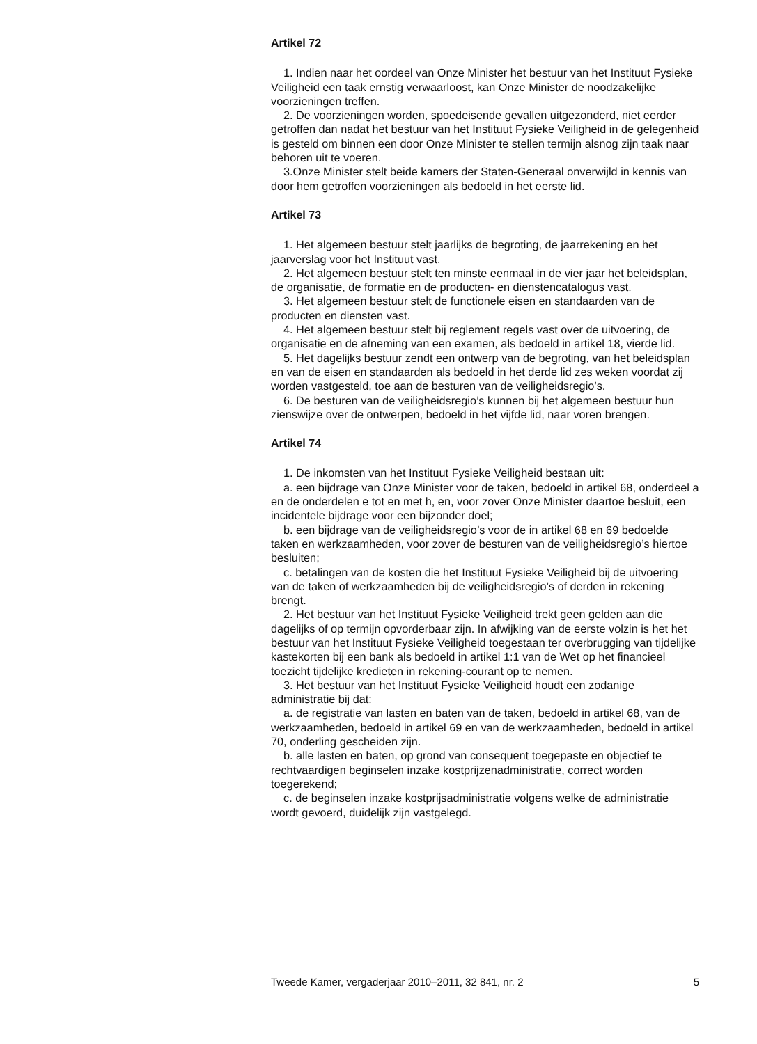Artikel 72
1. Indien naar het oordeel van Onze Minister het bestuur van het Instituut Fysieke Veiligheid een taak ernstig verwaarloost, kan Onze Minister de noodzakelijke voorzieningen treffen.
2. De voorzieningen worden, spoedeisende gevallen uitgezonderd, niet eerder getroffen dan nadat het bestuur van het Instituut Fysieke Veiligheid in de gelegenheid is gesteld om binnen een door Onze Minister te stellen termijn alsnog zijn taak naar behoren uit te voeren.
3.Onze Minister stelt beide kamers der Staten-Generaal onverwijld in kennis van door hem getroffen voorzieningen als bedoeld in het eerste lid.
Artikel 73
1. Het algemeen bestuur stelt jaarlijks de begroting, de jaarrekening en het jaarverslag voor het Instituut vast.
2. Het algemeen bestuur stelt ten minste eenmaal in de vier jaar het beleidsplan, de organisatie, de formatie en de producten- en dienstencatalogus vast.
3. Het algemeen bestuur stelt de functionele eisen en standaarden van de producten en diensten vast.
4. Het algemeen bestuur stelt bij reglement regels vast over de uitvoering, de organisatie en de afneming van een examen, als bedoeld in artikel 18, vierde lid.
5. Het dagelijks bestuur zendt een ontwerp van de begroting, van het beleidsplan en van de eisen en standaarden als bedoeld in het derde lid zes weken voordat zij worden vastgesteld, toe aan de besturen van de veiligheidsregio’s.
6. De besturen van de veiligheidsregio’s kunnen bij het algemeen bestuur hun zienswijze over de ontwerpen, bedoeld in het vijfde lid, naar voren brengen.
Artikel 74
1. De inkomsten van het Instituut Fysieke Veiligheid bestaan uit:
a. een bijdrage van Onze Minister voor de taken, bedoeld in artikel 68, onderdeel a en de onderdelen e tot en met h, en, voor zover Onze Minister daartoe besluit, een incidentele bijdrage voor een bijzonder doel;
b. een bijdrage van de veiligheidsregio’s voor de in artikel 68 en 69 bedoelde taken en werkzaamheden, voor zover de besturen van de veiligheidsregio’s hiertoe besluiten;
c. betalingen van de kosten die het Instituut Fysieke Veiligheid bij de uitvoering van de taken of werkzaamheden bij de veiligheidsregio’s of derden in rekening brengt.
2. Het bestuur van het Instituut Fysieke Veiligheid trekt geen gelden aan die dagelijks of op termijn opvorderbaar zijn. In afwijking van de eerste volzin is het het bestuur van het Instituut Fysieke Veiligheid toegestaan ter overbrugging van tijdelijke kastekorten bij een bank als bedoeld in artikel 1:1 van de Wet op het financieel toezicht tijdelijke kredieten in rekening-courant op te nemen.
3. Het bestuur van het Instituut Fysieke Veiligheid houdt een zodanige administratie bij dat:
a. de registratie van lasten en baten van de taken, bedoeld in artikel 68, van de werkzaamheden, bedoeld in artikel 69 en van de werkzaamheden, bedoeld in artikel 70, onderling gescheiden zijn.
b. alle lasten en baten, op grond van consequent toegepaste en objectief te rechtvaardigen beginselen inzake kostprijzenadministratie, correct worden toegerekend;
c. de beginselen inzake kostprijsadministratie volgens welke de administratie wordt gevoerd, duidelijk zijn vastgelegd.
Tweede Kamer, vergaderjaar 2010–2011, 32 841, nr. 2 5